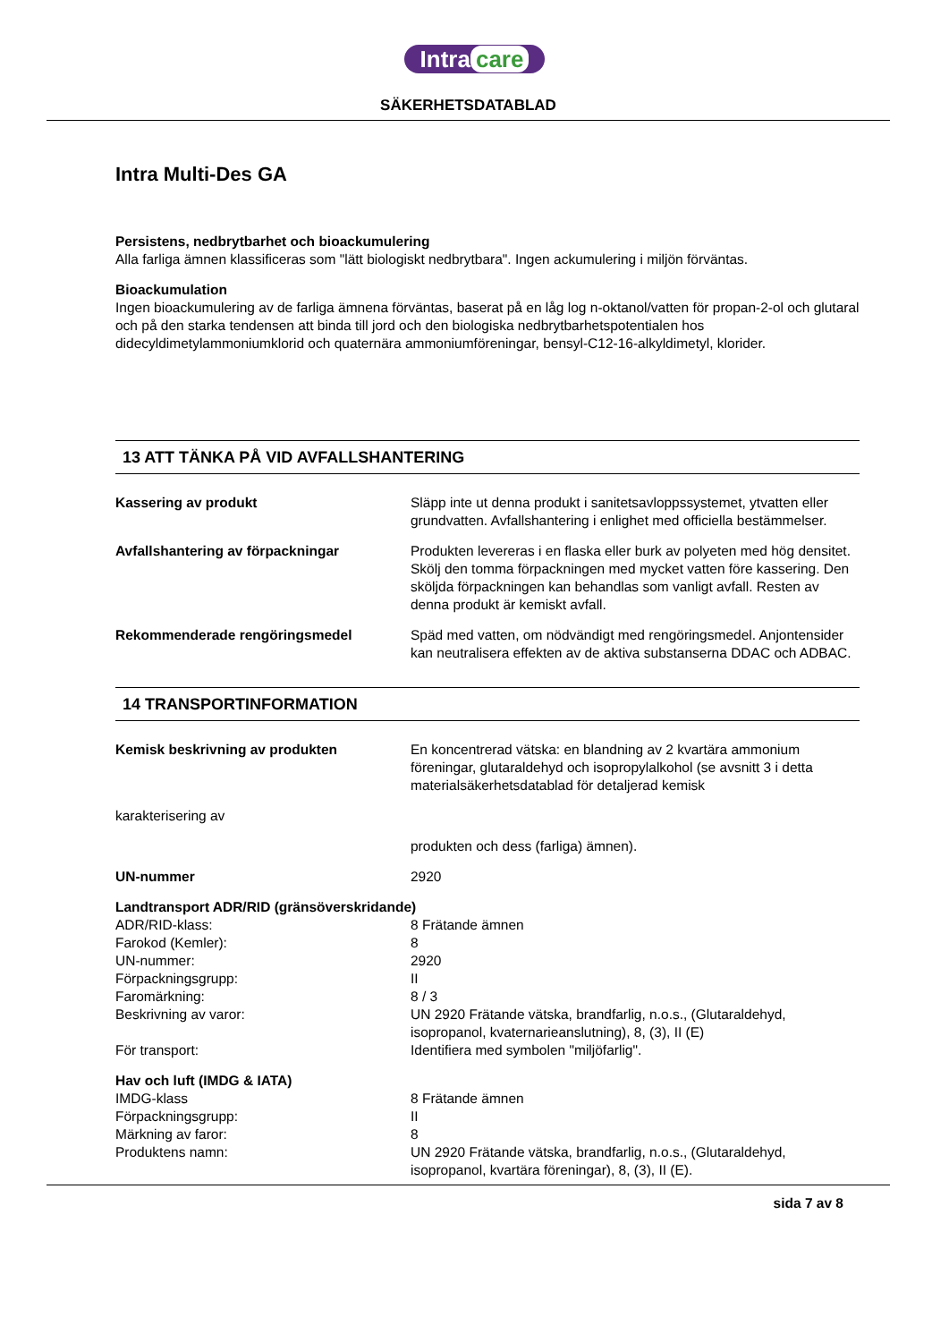Intra care
SÄKERHETSDATABLAD
Intra Multi-Des GA
Persistens, nedbrytbarhet och bioackumulering
Alla farliga ämnen klassificeras som "lätt biologiskt nedbrytbara". Ingen ackumulering i miljön förväntas.
Bioackumulation
Ingen bioackumulering av de farliga ämnena förväntas, baserat på en låg log n-oktanol/vatten för propan-2-ol och glutaral och på den starka tendensen att binda till jord och den biologiska nedbrytbarhetspotentialen hos didecyldimetylammoniumklorid och quaternära ammoniumföreningar, bensyl-C12-16-alkyldimetyl, klorider.
13 ATT TÄNKA PÅ VID AVFALLSHANTERING
| Kassering av produkt | Släpp inte ut denna produkt i sanitetsavloppssystemet, ytvatten eller grundvatten. Avfallshantering i enlighet med officiella bestämmelser. |
| Avfallshantering av förpackningar | Produkten levereras i en flaska eller burk av polyeten med hög densitet. Skölj den tomma förpackningen med mycket vatten före kassering. Den sköljda förpackningen kan behandlas som vanligt avfall. Resten av denna produkt är kemiskt avfall. |
| Rekommenderade rengöringsmedel | Späd med vatten, om nödvändigt med rengöringsmedel. Anjontensider kan neutralisera effekten av de aktiva substanserna DDAC och ADBAC. |
14 TRANSPORTINFORMATION
| Kemisk beskrivning av produkten | En koncentrerad vätska: en blandning av 2 kvartära ammonium föreningar, glutaraldehyd och isopropylalkohol (se avsnitt 3 i detta materialsäkerhetsdatablad för detaljerad kemisk |
| karakterisering av | |
| | produkten och dess (farliga) ämnen). |
| UN-nummer | 2920 |
Landtransport ADR/RID (gränsöverskridande)
| ADR/RID-klass: | 8 Frätande ämnen |
| Farokod (Kemler): | 8 |
| UN-nummer: | 2920 |
| Förpackningsgrupp: | II |
| Faromärkning: | 8 / 3 |
| Beskrivning av varor: | UN 2920 Frätande vätska, brandfarlig, n.o.s., (Glutaraldehyd, isopropanol, kvaternarieanslutning), 8, (3), II (E) |
| För transport: | Identifiera med symbolen "miljöfarlig". |
Hav och luft (IMDG & IATA)
| IMDG-klass | 8 Frätande ämnen |
| Förpackningsgrupp: | II |
| Märkning av faror: | 8 |
| Produktens namn: | UN 2920 Frätande vätska, brandfarlig, n.o.s., (Glutaraldehyd, isopropanol, kvartära föreningar), 8, (3), II (E). |
sida 7 av 8